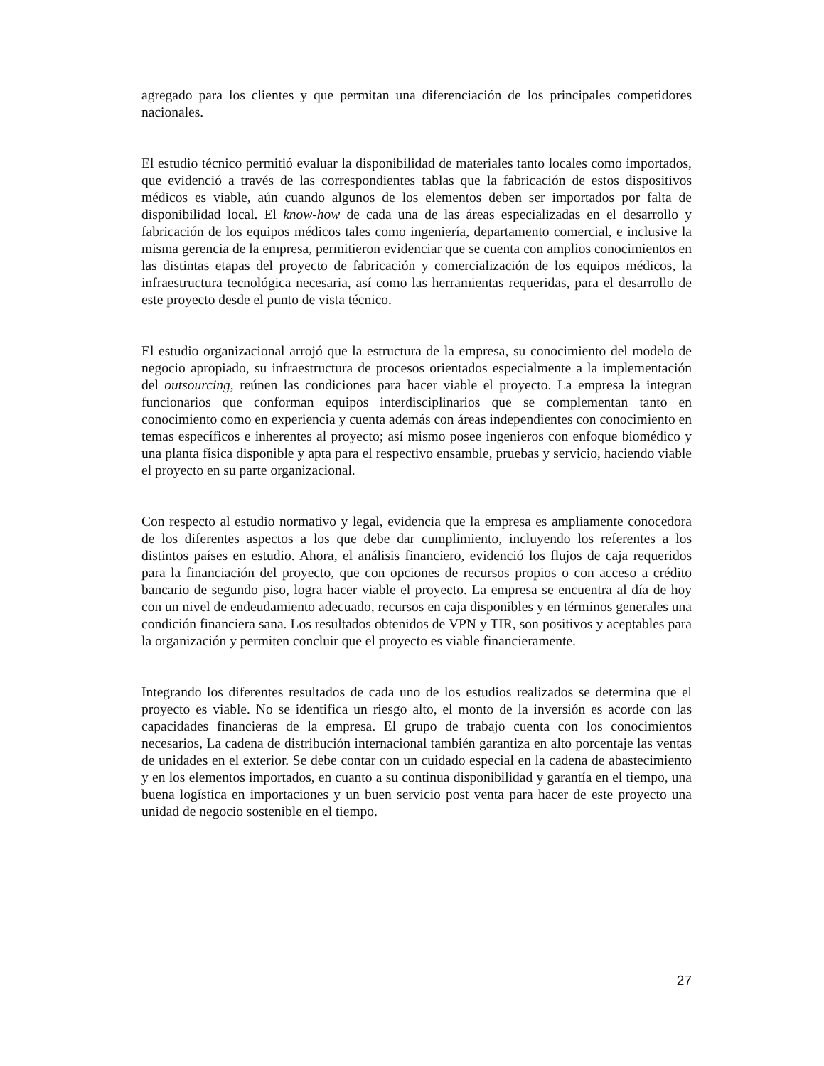agregado para los clientes y que permitan una diferenciación de los principales competidores nacionales.
El estudio técnico permitió evaluar la disponibilidad de materiales tanto locales como importados, que evidenció a través de las correspondientes tablas que la fabricación de estos dispositivos médicos es viable, aún cuando algunos de los elementos deben ser importados por falta de disponibilidad local. El know-how de cada una de las áreas especializadas en el desarrollo y fabricación de los equipos médicos tales como ingeniería, departamento comercial, e inclusive la misma gerencia de la empresa, permitieron evidenciar que se cuenta con amplios conocimientos en las distintas etapas del proyecto de fabricación y comercialización de los equipos médicos, la infraestructura tecnológica necesaria, así como las herramientas requeridas, para el desarrollo de este proyecto desde el punto de vista técnico.
El estudio organizacional arrojó que la estructura de la empresa, su conocimiento del modelo de negocio apropiado, su infraestructura de procesos orientados especialmente a la implementación del outsourcing, reúnen las condiciones para hacer viable el proyecto. La empresa la integran funcionarios que conforman equipos interdisciplinarios que se complementan tanto en conocimiento como en experiencia y cuenta además con áreas independientes con conocimiento en temas específicos e inherentes al proyecto; así mismo posee ingenieros con enfoque biomédico y una planta física disponible y apta para el respectivo ensamble, pruebas y servicio, haciendo viable el proyecto en su parte organizacional.
Con respecto al estudio normativo y legal, evidencia que la empresa es ampliamente conocedora de los diferentes aspectos a los que debe dar cumplimiento, incluyendo los referentes a los distintos países en estudio. Ahora, el análisis financiero, evidenció los flujos de caja requeridos para la financiación del proyecto, que con opciones de recursos propios o con acceso a crédito bancario de segundo piso, logra hacer viable el proyecto. La empresa se encuentra al día de hoy con un nivel de endeudamiento adecuado, recursos en caja disponibles y en términos generales una condición financiera sana. Los resultados obtenidos de VPN y TIR, son positivos y aceptables para la organización y permiten concluir que el proyecto es viable financieramente.
Integrando los diferentes resultados de cada uno de los estudios realizados se determina que el proyecto es viable. No se identifica un riesgo alto, el monto de la inversión es acorde con las capacidades financieras de la empresa. El grupo de trabajo cuenta con los conocimientos necesarios, La cadena de distribución internacional también garantiza en alto porcentaje las ventas de unidades en el exterior. Se debe contar con un cuidado especial en la cadena de abastecimiento y en los elementos importados, en cuanto a su continua disponibilidad y garantía en el tiempo, una buena logística en importaciones y un buen servicio post venta para hacer de este proyecto una unidad de negocio sostenible en el tiempo.
27